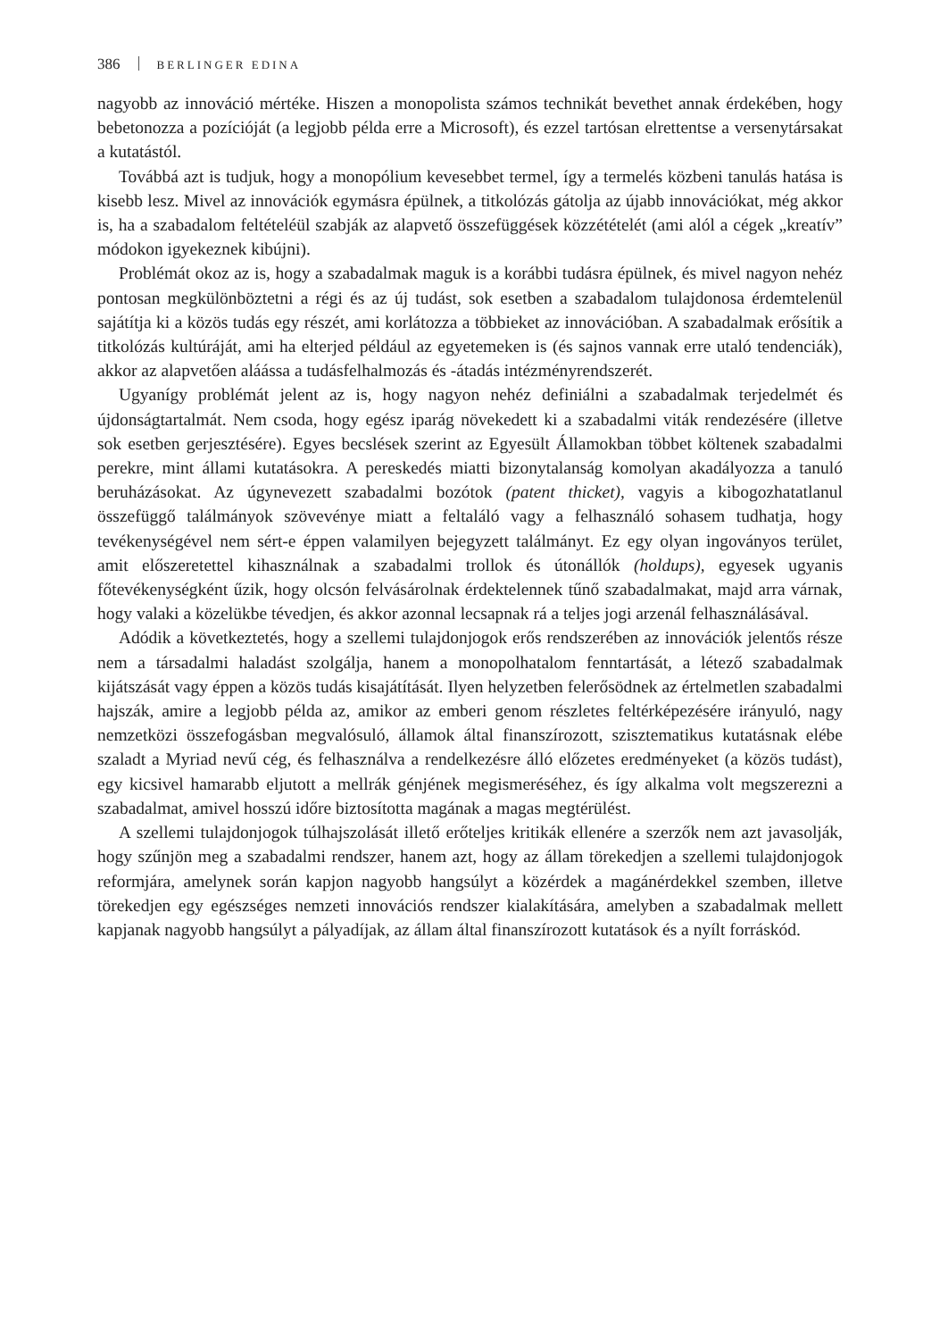386 BERLINGER EDINA
nagyobb az innováció mértéke. Hiszen a monopolista számos technikát bevethet annak érdekében, hogy bebetonozza a pozícióját (a legjobb példa erre a Microsoft), és ezzel tartósan elrettentse a versenytársakat a kutatástól.
Továbbá azt is tudjuk, hogy a monopólium kevesebbet termel, így a termelés közbeni tanulás hatása is kisebb lesz. Mivel az innovációk egymásra épülnek, a titkolózás gátolja az újabb innovációkat, még akkor is, ha a szabadalom feltételéül szabják az alapvető összefüggések közzétételét (ami alól a cégek „kreatív” módokon igyekeznek kibújni).
Problémát okoz az is, hogy a szabadalmak maguk is a korábbi tudásra épülnek, és mivel nagyon nehéz pontosan megkülönböztetni a régi és az új tudást, sok esetben a szabadalom tulajdonosa érdemtelenül sajátítja ki a közös tudás egy részét, ami korlátozza a többieket az innovációban. A szabadalmak erősítik a titkolózás kultúráját, ami ha elterjed például az egyetemeken is (és sajnos vannak erre utaló tendenciák), akkor az alapvetően aláássa a tudásfelhalmozás és -átadás intézményrendszerét.
Ugyanígy problémát jelent az is, hogy nagyon nehéz definiálni a szabadalmak terjedelmét és újdonságtartalmát. Nem csoda, hogy egész iparág növekedett ki a szabadalmi viták rendezésére (illetve sok esetben gerjesztésére). Egyes becslések szerint az Egyesült Államokban többet költenek szabadalmi perekre, mint állami kutatásokra. A pereskedés miatti bizonytalanság komolyan akadályozza a tanuló beruházásokat. Az úgynevezett szabadalmi bozótok (patent thicket), vagyis a kibogozhatatlanul összefüggő találmányok szövevénye miatt a feltaláló vagy a felhasználó sohasem tudhatja, hogy tevékenységével nem sért-e éppen valamilyen bejegyzett találmányt. Ez egy olyan ingoványos terület, amit előszeretettel kihasználnak a szabadalmi trollok és útonállók (holdups), egyesek ugyanis főtevékenységként űzik, hogy olcsón felvásárolnak érdektelennek tűnő szabadalmakat, majd arra várnak, hogy valaki a közelükbe tévedjen, és akkor azonnal lecsapnak rá a teljes jogi arzenál felhasználásával.
Adódik a következtetés, hogy a szellemi tulajdonjogok erős rendszerében az innovációk jelentős része nem a társadalmi haladást szolgálja, hanem a monopolhatalom fenntartását, a létező szabadalmak kijátszását vagy éppen a közös tudás kisajátítását. Ilyen helyzetben felerősödnek az értelmetlen szabadalmi hajszák, amire a legjobb példa az, amikor az emberi genom részletes feltérképezésére irányuló, nagy nemzetközi összefogásban megvalósuló, államok által finanszírozott, szisztematikus kutatásnak elébe szaladt a Myriad nevű cég, és felhasználva a rendelkezésre álló előzetes eredményeket (a közös tudást), egy kicsivel hamarabb eljutott a mellrák génjének megismeréséhez, és így alkalma volt megszerezni a szabadalmat, amivel hosszú időre biztosította magának a magas megtérülést.
A szellemi tulajdonjogok túlhajszolását illető erőteljes kritikák ellenére a szerzők nem azt javasolják, hogy szűnjön meg a szabadalmi rendszer, hanem azt, hogy az állam törekedjen a szellemi tulajdonjogok reformjára, amelynek során kapjon nagyobb hangsúlyt a közérdek a magánérdekkel szemben, illetve törekedjen egy egészséges nemzeti innovációs rendszer kialakítására, amelyben a szabadalmak mellett kapjanak nagyobb hangsúlyt a pályadíjak, az állam által finanszírozott kutatások és a nyílt forráskód.